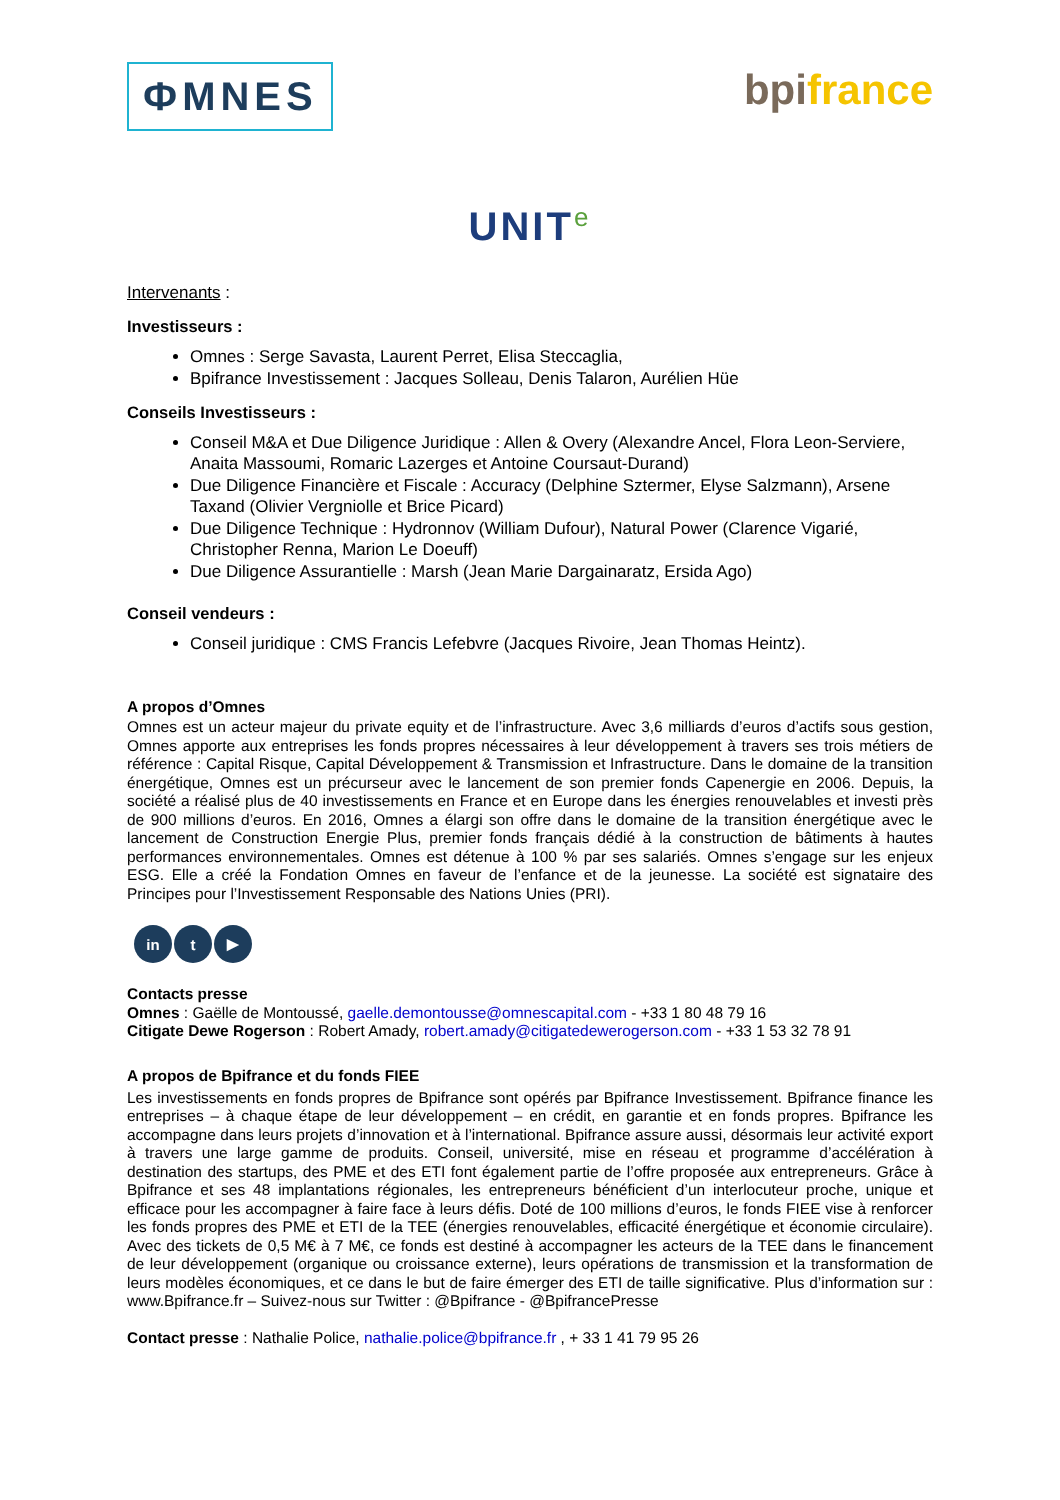ФMNES
bpi france
UNIT<sup>e</sup>
Intervenants :
Investisseurs :
Omnes : Serge Savasta, Laurent Perret, Elisa Steccaglia,
Bpifrance Investissement : Jacques Solleau, Denis Talaron, Aurélien Hüe
Conseils Investisseurs :
Conseil M&A et Due Diligence Juridique : Allen & Overy (Alexandre Ancel, Flora Leon-Serviere, Anaita Massoumi, Romaric Lazerges et Antoine Coursaut-Durand)
Due Diligence Financière et Fiscale : Accuracy (Delphine Sztermer, Elyse Salzmann), Arsene Taxand (Olivier Vergniolle et Brice Picard)
Due Diligence Technique : Hydronnov (William Dufour), Natural Power (Clarence Vigarié, Christopher Renna, Marion Le Doeuff)
Due Diligence Assurantielle : Marsh (Jean Marie Dargainaratz, Ersida Ago)
Conseil vendeurs :
Conseil juridique : CMS Francis Lefebvre (Jacques Rivoire, Jean Thomas Heintz).
A propos d’Omnes
Omnes est un acteur majeur du private equity et de l’infrastructure. Avec 3,6 milliards d’euros d’actifs sous gestion, Omnes apporte aux entreprises les fonds propres nécessaires à leur développement à travers ses trois métiers de référence : Capital Risque, Capital Développement & Transmission et Infrastructure. Dans le domaine de la transition énergétique, Omnes est un précurseur avec le lancement de son premier fonds Capenergie en 2006. Depuis, la société a réalisé plus de 40 investissements en France et en Europe dans les énergies renouvelables et investi près de 900 millions d’euros. En 2016, Omnes a élargi son offre dans le domaine de la transition énergétique avec le lancement de Construction Energie Plus, premier fonds français dédié à la construction de bâtiments à hautes performances environnementales. Omnes est détenue à 100 % par ses salariés. Omnes s’engage sur les enjeux ESG. Elle a créé la Fondation Omnes en faveur de l’enfance et de la jeunesse. La société est signataire des Principes pour l’Investissement Responsable des Nations Unies (PRI).
in t ▶
Contacts presse
Omnes : Gaëlle de Montoussé, gaelle.demontousse@omnescapital.com - +33 1 80 48 79 16
Citigate Dewe Rogerson : Robert Amady, robert.amady@citigatedewerogerson.com - +33 1 53 32 78 91
A propos de Bpifrance et du fonds FIEE
Les investissements en fonds propres de Bpifrance sont opérés par Bpifrance Investissement. Bpifrance finance les entreprises – à chaque étape de leur développement – en crédit, en garantie et en fonds propres. Bpifrance les accompagne dans leurs projets d’innovation et à l’international. Bpifrance assure aussi, désormais leur activité export à travers une large gamme de produits. Conseil, université, mise en réseau et programme d’accélération à destination des startups, des PME et des ETI font également partie de l’offre proposée aux entrepreneurs. Grâce à Bpifrance et ses 48 implantations régionales, les entrepreneurs bénéficient d’un interlocuteur proche, unique et efficace pour les accompagner à faire face à leurs défis. Doté de 100 millions d’euros, le fonds FIEE vise à renforcer les fonds propres des PME et ETI de la TEE (énergies renouvelables, efficacité énergétique et économie circulaire). Avec des tickets de 0,5 M€ à 7 M€, ce fonds est destiné à accompagner les acteurs de la TEE dans le financement de leur développement (organique ou croissance externe), leurs opérations de transmission et la transformation de leurs modèles économiques, et ce dans le but de faire émerger des ETI de taille significative. Plus d’information sur : www.Bpifrance.fr – Suivez-nous sur Twitter : @Bpifrance - @BpifrancePresse
Contact presse : Nathalie Police, nathalie.police@bpifrance.fr , + 33 1 41 79 95 26